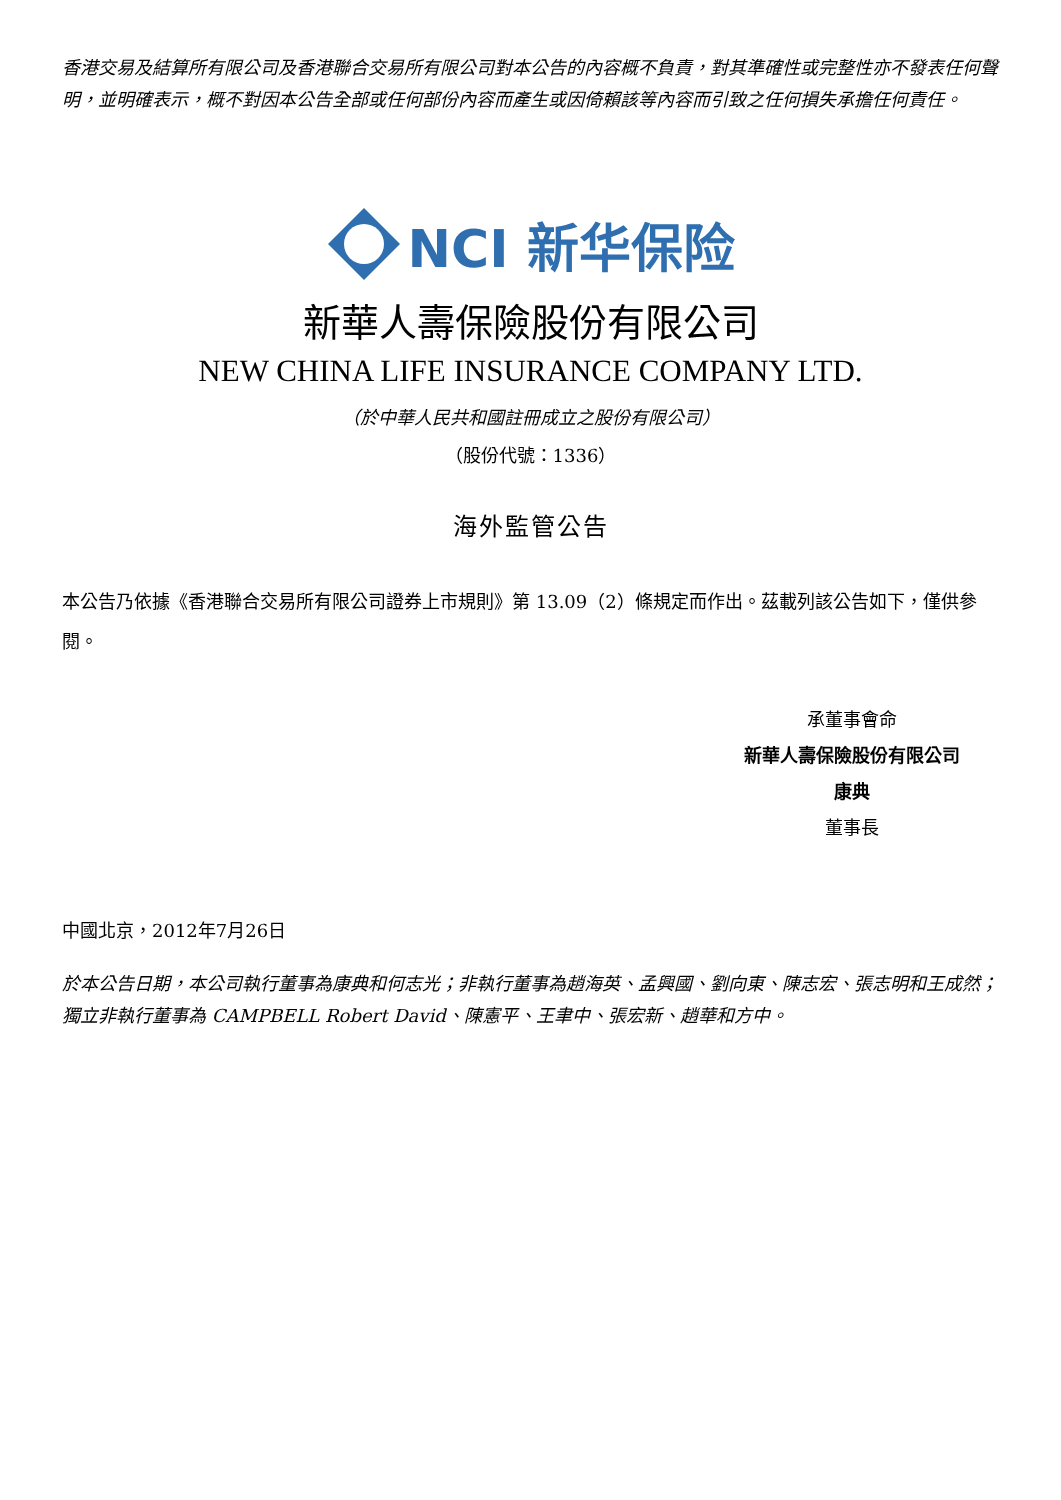香港交易及結算所有限公司及香港聯合交易所有限公司對本公告的內容概不負責，對其準確性或完整性亦不發表任何聲明，並明確表示，概不對因本公告全部或任何部份內容而產生或因倚賴該等內容而引致之任何損失承擔任何責任。
NCI 新华保险
新華人壽保險股份有限公司
NEW CHINA LIFE INSURANCE COMPANY LTD.
（於中華人民共和國註冊成立之股份有限公司）
（股份代號：1336）
海外監管公告
本公告乃依據《香港聯合交易所有限公司證券上市規則》第 13.09（2）條規定而作出。茲載列該公告如下，僅供參閱。
承董事會命
新華人壽保險股份有限公司
康典
董事長
中國北京，2012年7月26日
於本公告日期，本公司執行董事為康典和何志光；非執行董事為趙海英、孟興國、劉向東、陳志宏、張志明和王成然；獨立非執行董事為 CAMPBELL Robert David、陳憲平、王聿中、張宏新、趙華和方中。